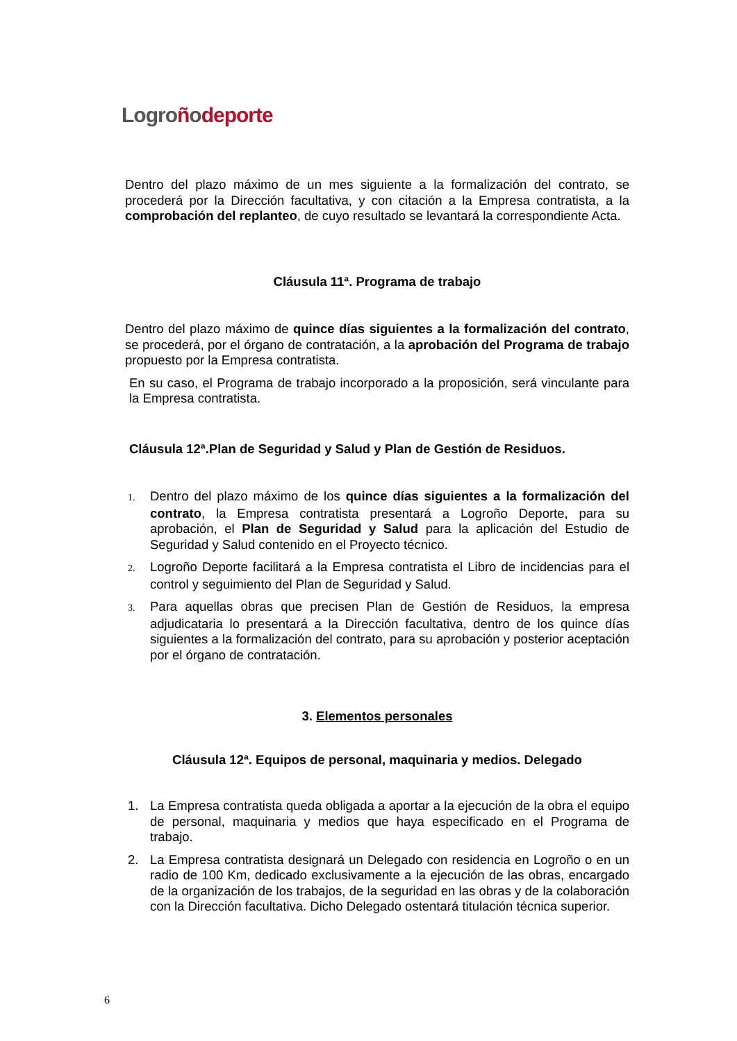Logroñodeporte
Dentro del plazo máximo de un mes siguiente a la formalización del contrato, se procederá por la Dirección facultativa, y con citación a la Empresa contratista, a la comprobación del replanteo, de cuyo resultado se levantará la correspondiente Acta.
Cláusula 11ª. Programa de trabajo
Dentro del plazo máximo de quince días siguientes a la formalización del contrato, se procederá, por el órgano de contratación, a la aprobación del Programa de trabajo propuesto por la Empresa contratista.
En su caso, el Programa de trabajo incorporado a la proposición, será vinculante para la Empresa contratista.
Cláusula 12ª.Plan de Seguridad y Salud y Plan de Gestión de Residuos.
1. Dentro del plazo máximo de los quince días siguientes a la formalización del contrato, la Empresa contratista presentará a Logroño Deporte, para su aprobación, el Plan de Seguridad y Salud para la aplicación del Estudio de Seguridad y Salud contenido en el Proyecto técnico.
2. Logroño Deporte facilitará a la Empresa contratista el Libro de incidencias para el control y seguimiento del Plan de Seguridad y Salud.
3. Para aquellas obras que precisen Plan de Gestión de Residuos, la empresa adjudicataria lo presentará a la Dirección facultativa, dentro de los quince días siguientes a la formalización del contrato, para su aprobación y posterior aceptación por el órgano de contratación.
3. Elementos personales
Cláusula 12ª. Equipos de personal, maquinaria y medios. Delegado
1. La Empresa contratista queda obligada a aportar a la ejecución de la obra el equipo de personal, maquinaria y medios que haya especificado en el Programa de trabajo.
2. La Empresa contratista designará un Delegado con residencia en Logroño o en un radio de 100 Km, dedicado exclusivamente a la ejecución de las obras, encargado de la organización de los trabajos, de la seguridad en las obras y de la colaboración con la Dirección facultativa. Dicho Delegado ostentará titulación técnica superior.
6